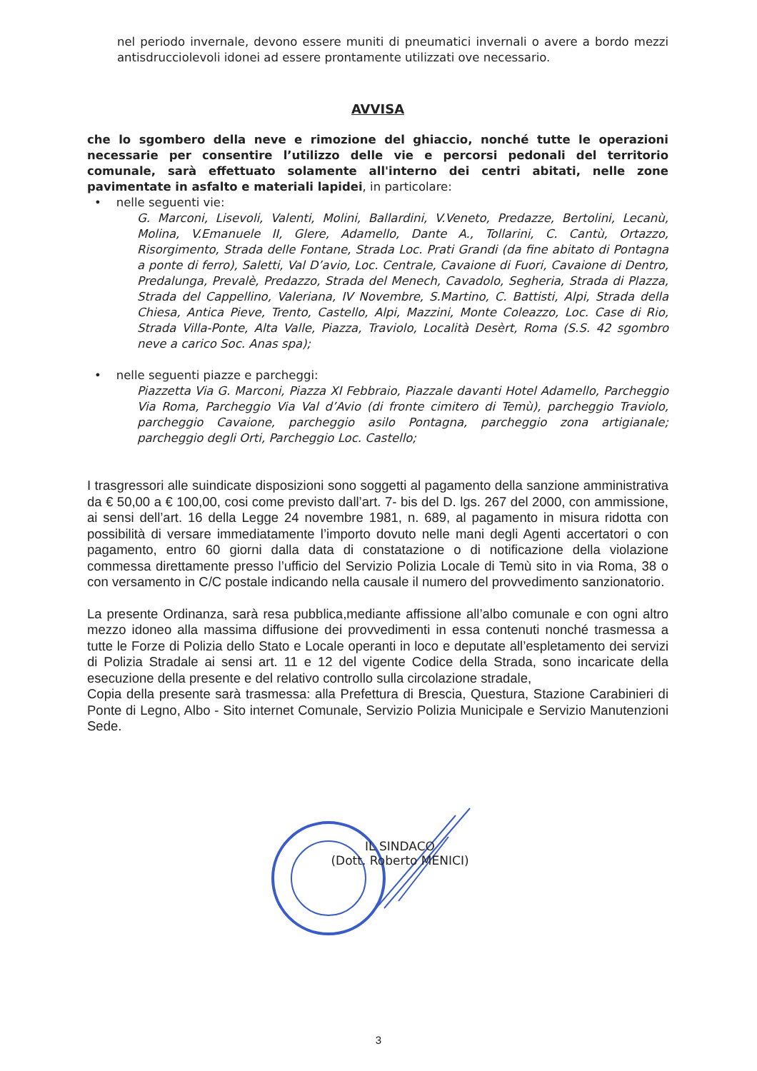nel periodo invernale, devono essere muniti di pneumatici invernali o avere a bordo mezzi antisdrucciolevoli idonei ad essere prontamente utilizzati ove necessario.
AVVISA
che lo sgombero della neve e rimozione del ghiaccio, nonché tutte le operazioni necessarie per consentire l’utilizzo delle vie e percorsi pedonali del territorio comunale, sarà effettuato solamente all'interno dei centri abitati, nelle zone pavimentate in asfalto e materiali lapidei, in particolare:
• nelle seguenti vie:
G. Marconi, Lisevoli, Valenti, Molini, Ballardini, V.Veneto, Predazze, Bertolini, Lecanù, Molina, V.Emanuele II, Glere, Adamello, Dante A., Tollarini, C. Cantù, Ortazzo, Risorgimento, Strada delle Fontane, Strada Loc. Prati Grandi (da fine abitato di Pontagna a ponte di ferro), Saletti, Val D’avio, Loc. Centrale, Cavaione di Fuori, Cavaione di Dentro, Predalunga, Prevalè, Predazzo, Strada del Menech, Cavadolo, Segheria, Strada di Plazza, Strada del Cappellino, Valeriana, IV Novembre, S.Martino, C. Battisti, Alpi, Strada della Chiesa, Antica Pieve, Trento, Castello, Alpi, Mazzini, Monte Coleazzo, Loc. Case di Rio, Strada Villa-Ponte, Alta Valle, Piazza, Traviolo, Località Desèrt, Roma (S.S. 42 sgombro neve a carico Soc. Anas spa);
• nelle seguenti piazze e parcheggi:
Piazzetta Via G. Marconi, Piazza XI Febbraio, Piazzale davanti Hotel Adamello, Parcheggio Via Roma, Parcheggio Via Val d’Avio (di fronte cimitero di Temù), parcheggio Traviolo, parcheggio Cavaione, parcheggio asilo Pontagna, parcheggio zona artigianale; parcheggio degli Orti, Parcheggio Loc. Castello;
I trasgressori alle suindicate disposizioni sono soggetti al pagamento della sanzione amministrativa da € 50,00 a € 100,00, cosi come previsto dall’art. 7- bis del D. lgs. 267 del 2000, con ammissione, ai sensi dell’art. 16 della Legge 24 novembre 1981, n. 689, al pagamento in misura ridotta con possibilità di versare immediatamente l’importo dovuto nelle mani degli Agenti accertatori o con pagamento, entro 60 giorni dalla data di constatazione o di notificazione della violazione commessa direttamente presso l’ufficio del Servizio Polizia Locale di Temù sito in via Roma, 38 o con versamento in C/C postale indicando nella causale il numero del provvedimento sanzionatorio.
La presente Ordinanza, sarà resa pubblica,mediante affissione all’albo comunale e con ogni altro mezzo idoneo alla massima diffusione dei provvedimenti in essa contenuti nonché trasmessa a tutte le Forze di Polizia dello Stato e Locale operanti in loco e deputate all’espletamento dei servizi di Polizia Stradale ai sensi art. 11 e 12 del vigente Codice della Strada, sono incaricate della esecuzione della presente e del relativo controllo sulla circolazione stradale,
Copia della presente sarà trasmessa: alla Prefettura di Brescia, Questura, Stazione Carabinieri di Ponte di Legno, Albo - Sito internet Comunale, Servizio Polizia Municipale e Servizio Manutenzioni Sede.
IL SINDACO
(Dott. Roberto MENICI)
3